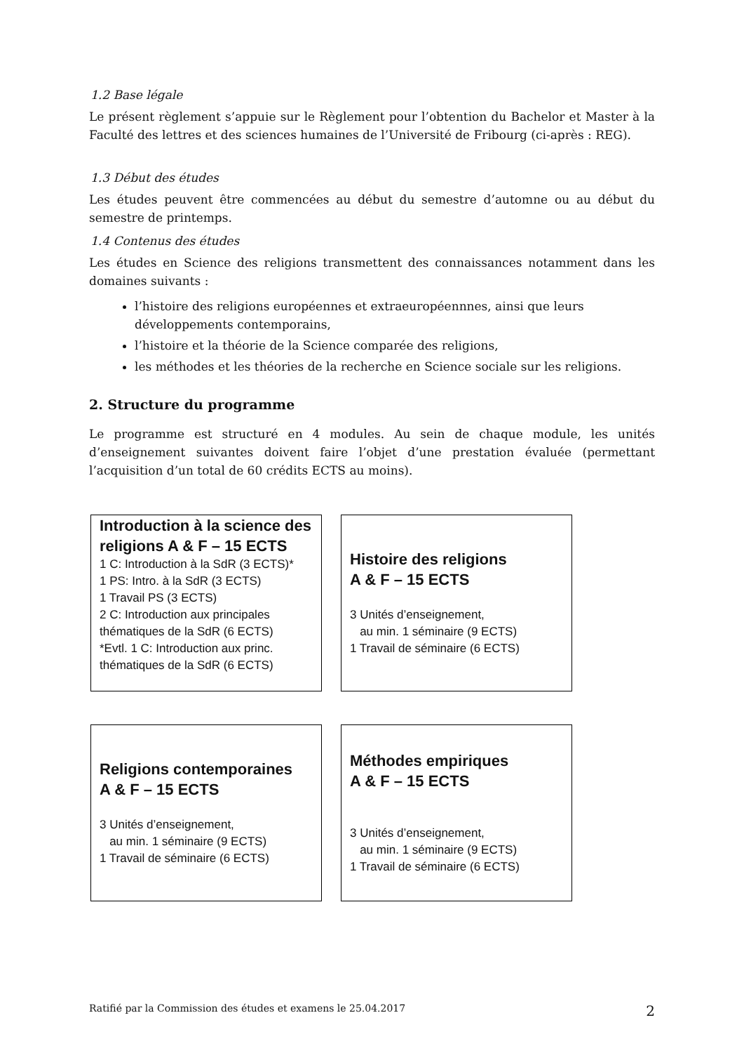1.2 Base légale
Le présent règlement s’appuie sur le Règlement pour l’obtention du Bachelor et Master à la Faculté des lettres et des sciences humaines de l’Université de Fribourg (ci-après : REG).
1.3 Début des études
Les études peuvent être commencées au début du semestre d’automne ou au début du semestre de printemps.
1.4 Contenus des études
Les études en Science des religions transmettent des connaissances notamment dans les domaines suivants :
l’histoire des religions européennes et extraeuropéennnes, ainsi que leurs développements contemporains,
l’histoire et la théorie de la Science comparée des religions,
les méthodes et les théories de la recherche en Science sociale sur les religions.
2. Structure du programme
Le programme est structuré en 4 modules. Au sein de chaque module, les unités d’enseignement suivantes doivent faire l’objet d’une prestation évaluée (permettant l’acquisition d’un total de 60 crédits ECTS au moins).
Introduction à la science des religions A & F – 15 ECTS
1 C: Introduction à la SdR (3 ECTS)*
1 PS: Intro. à la SdR (3 ECTS)
1 Travail PS (3 ECTS)
2 C: Introduction aux principales thématiques de la SdR (6 ECTS)
*Evtl. 1 C: Introduction aux princ. thématiques de la SdR (6 ECTS)
Histoire des religions
A & F – 15 ECTS
3 Unités d’enseignement,
au min. 1 séminaire (9 ECTS)
1 Travail de séminaire (6 ECTS)
Religions contemporaines
A & F – 15 ECTS
3 Unités d’enseignement,
au min. 1 séminaire (9 ECTS)
1 Travail de séminaire (6 ECTS)
Méthodes empiriques
A & F – 15 ECTS
3 Unités d’enseignement,
au min. 1 séminaire (9 ECTS)
1 Travail de séminaire (6 ECTS)
Ratifié par la Commission des études et examens le 25.04.2017 2